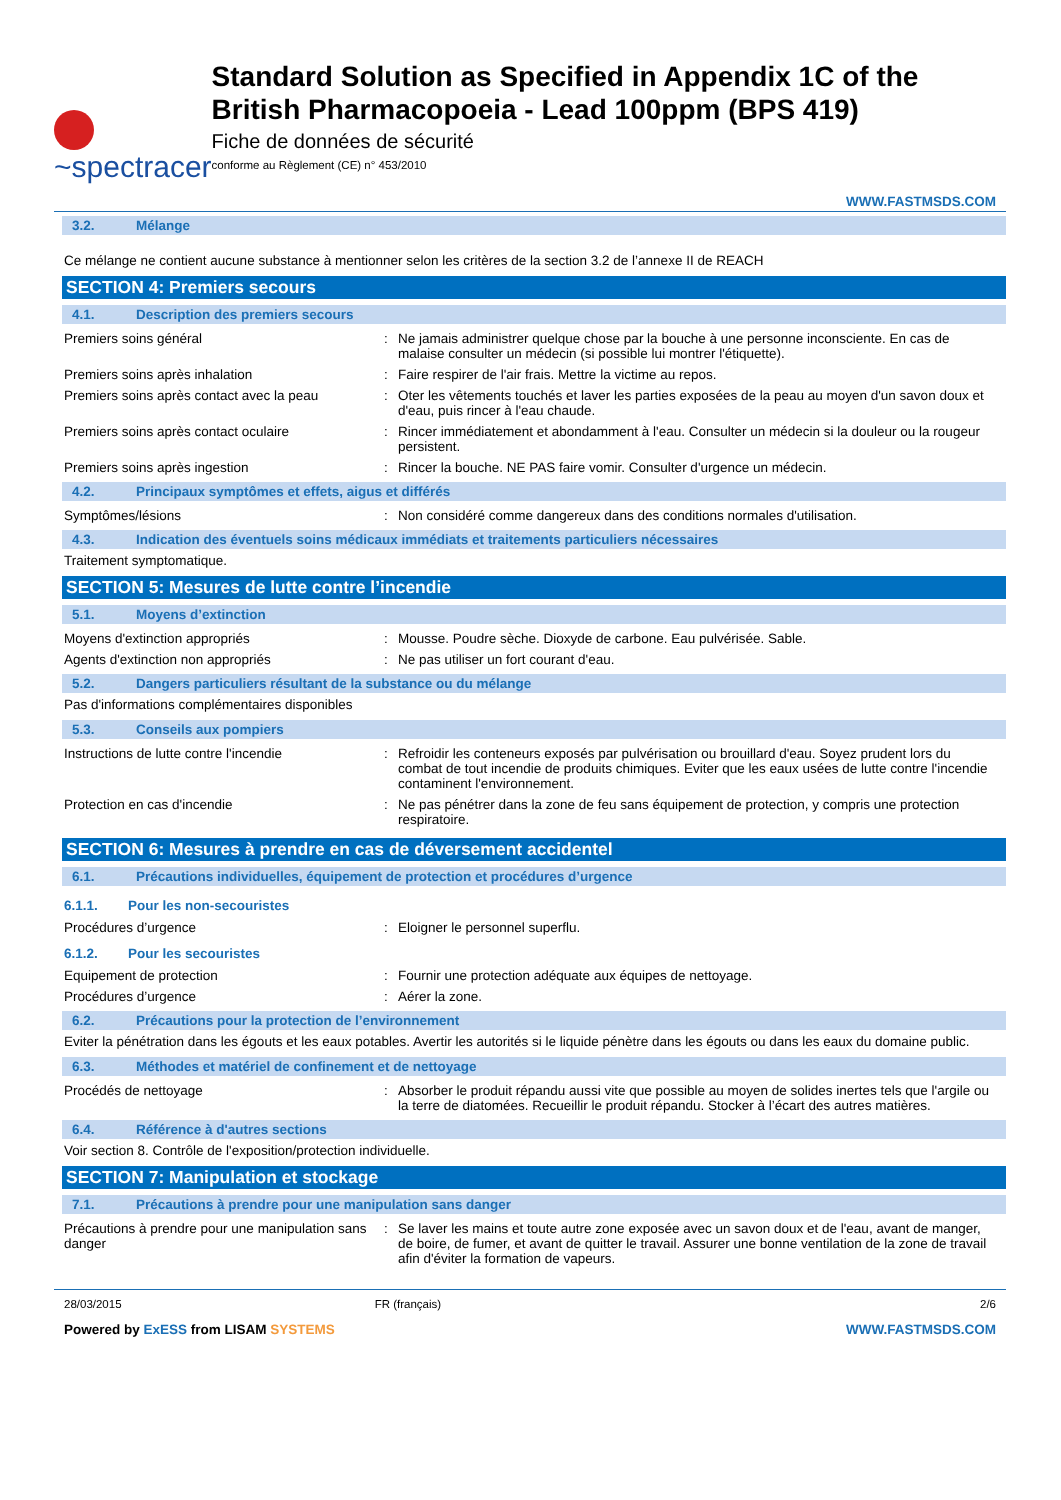~spectracer
Standard Solution as Specified in Appendix 1C of the British Pharmacopoeia - Lead 100ppm (BPS 419)
Fiche de données de sécurité
conforme au Règlement (CE) n° 453/2010
WWW.FASTMSDS.COM
3.2. Mélange
Ce mélange ne contient aucune substance à mentionner selon les critères de la section 3.2 de l’annexe II de REACH
SECTION 4: Premiers secours
4.1. Description des premiers secours
Premiers soins général : Ne jamais administrer quelque chose par la bouche à une personne inconsciente. En cas de malaise consulter un médecin (si possible lui montrer l'étiquette).
Premiers soins après inhalation : Faire respirer de l'air frais. Mettre la victime au repos.
Premiers soins après contact avec la peau
: Oter les vêtements touchés et laver les parties exposées de la peau au moyen d'un savon doux et d'eau, puis rincer à l'eau chaude.
Premiers soins après contact oculaire : Rincer immédiatement et abondamment à l'eau. Consulter un médecin si la douleur ou la rougeur persistent.
Premiers soins après ingestion : Rincer la bouche. NE PAS faire vomir. Consulter d'urgence un médecin.
4.2. Principaux symptômes et effets, aigus et différés
Symptômes/lésions : Non considéré comme dangereux dans des conditions normales d'utilisation.
4.3. Indication des éventuels soins médicaux immédiats et traitements particuliers nécessaires
Traitement symptomatique.
SECTION 5: Mesures de lutte contre l’incendie
5.1. Moyens d’extinction
Moyens d'extinction appropriés : Mousse. Poudre sèche. Dioxyde de carbone. Eau pulvérisée. Sable.
Agents d'extinction non appropriés : Ne pas utiliser un fort courant d'eau.
5.2. Dangers particuliers résultant de la substance ou du mélange
Pas d'informations complémentaires disponibles
5.3. Conseils aux pompiers
Instructions de lutte contre l'incendie : Refroidir les conteneurs exposés par pulvérisation ou brouillard d'eau. Soyez prudent lors du combat de tout incendie de produits chimiques. Eviter que les eaux usées de lutte contre l'incendie contaminent l'environnement.
Protection en cas d'incendie : Ne pas pénétrer dans la zone de feu sans équipement de protection, y compris une protection respiratoire.
SECTION 6: Mesures à prendre en cas de déversement accidentel
6.1. Précautions individuelles, équipement de protection et procédures d’urgence
6.1.1. Pour les non-secouristes
Procédures d’urgence : Eloigner le personnel superflu.
6.1.2. Pour les secouristes
Equipement de protection : Fournir une protection adéquate aux équipes de nettoyage.
Procédures d’urgence : Aérer la zone.
6.2. Précautions pour la protection de l’environnement
Eviter la pénétration dans les égouts et les eaux potables. Avertir les autorités si le liquide pénètre dans les égouts ou dans les eaux du domaine public.
6.3. Méthodes et matériel de confinement et de nettoyage
Procédés de nettoyage : Absorber le produit répandu aussi vite que possible au moyen de solides inertes tels que l'argile ou la terre de diatomées. Recueillir le produit répandu. Stocker à l’écart des autres matières.
6.4. Référence à d'autres sections
Voir section 8. Contrôle de l'exposition/protection individuelle.
SECTION 7: Manipulation et stockage
7.1. Précautions à prendre pour une manipulation sans danger
Précautions à prendre pour une manipulation sans danger
: Se laver les mains et toute autre zone exposée avec un savon doux et de l'eau, avant de manger, de boire, de fumer, et avant de quitter le travail. Assurer une bonne ventilation de la zone de travail afin d'éviter la formation de vapeurs.
28/03/2015 FR (français) 2/6
Powered by ExESS from LISAM SYSTEMS WWW.FASTMSDS.COM